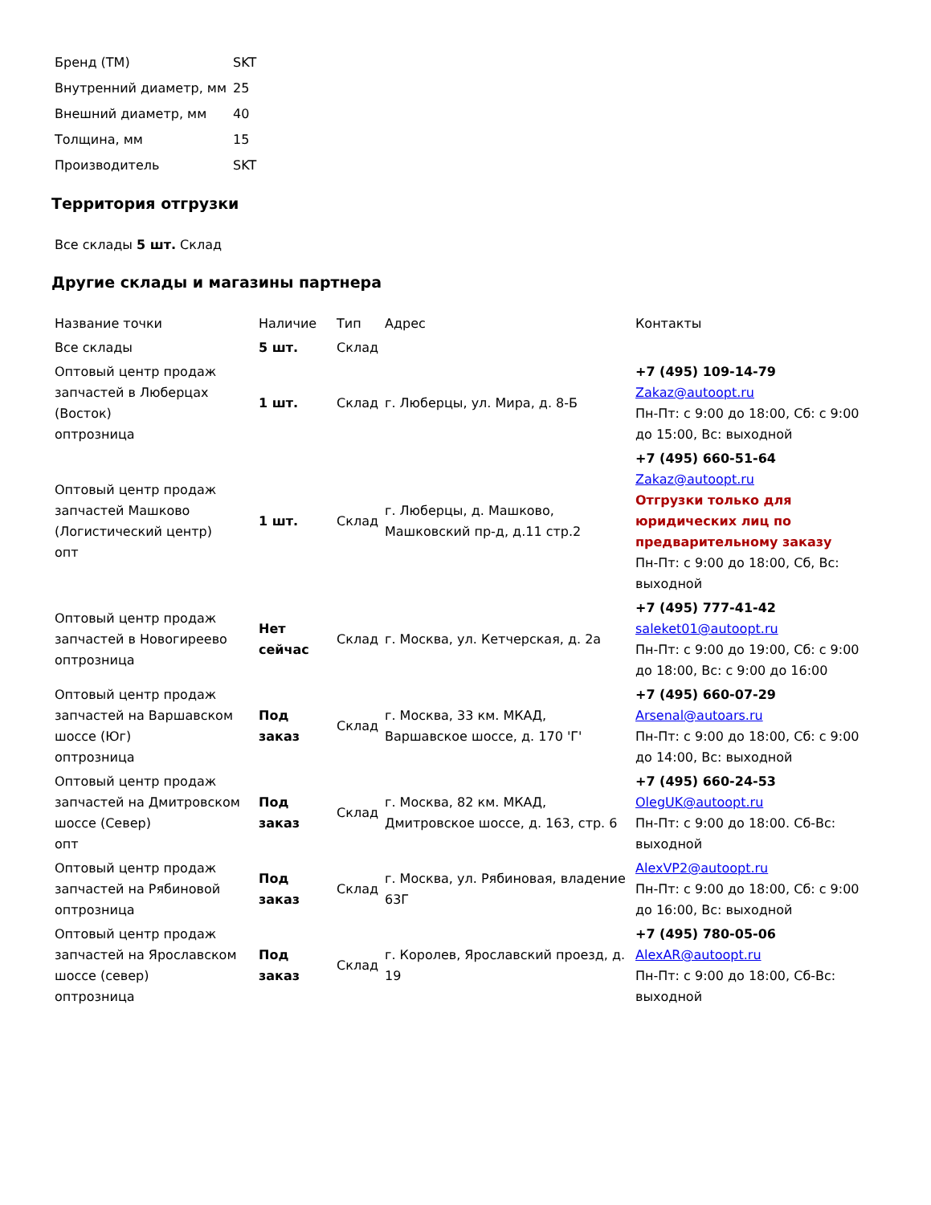| Бренд (ТМ) | SKT |
| Внутренний диаметр, мм | 25 |
| Внешний диаметр, мм | 40 |
| Толщина, мм | 15 |
| Производитель | SKT |
Территория отгрузки
| Все склады 5 шт. Склад |
Другие склады и магазины партнера
| Название точки | Наличие | Тип | Адрес | Контакты |
| --- | --- | --- | --- | --- |
| Все склады | 5 шт. | Склад | | |
| Оптовый центр продаж запчастей в Люберцах (Восток) оптрозница | 1 шт. | Склад | г. Люберцы, ул. Мира, д. 8-Б | +7 (495) 109-14-79 Zakaz@autoopt.ru Пн-Пт: с 9:00 до 18:00, Сб: с 9:00 до 15:00, Вс: выходной |
| Оптовый центр продаж запчастей Машково (Логистический центр) опт | 1 шт. | Склад | г. Люберцы, д. Машково, Машковский пр-д, д.11 стр.2 | +7 (495) 660-51-64 Zakaz@autoopt.ru Отгрузки только для юридических лиц по предварительному заказу Пн-Пт: с 9:00 до 18:00, Сб, Вс: выходной |
| Оптовый центр продаж запчастей в Новогиреево оптрозница | Нет сейчас | Склад | г. Москва, ул. Кетчерская, д. 2а | +7 (495) 777-41-42 saleket01@autoopt.ru Пн-Пт: с 9:00 до 19:00, Сб: с 9:00 до 18:00, Вс: с 9:00 до 16:00 |
| Оптовый центр продаж запчастей на Варшавском шоссе (Юг) оптрозница | Под заказ | Склад | г. Москва, 33 км. МКАД, Варшавское шоссе, д. 170 'Г' | +7 (495) 660-07-29 Arsenal@autoars.ru Пн-Пт: с 9:00 до 18:00, Сб: с 9:00 до 14:00, Вс: выходной |
| Оптовый центр продаж запчастей на Дмитровском шоссе (Север) опт | Под заказ | Склад | г. Москва, 82 км. МКАД, Дмитровское шоссе, д. 163, стр. 6 | +7 (495) 660-24-53 OlegUK@autoopt.ru Пн-Пт: с 9:00 до 18:00. Сб-Вс: выходной |
| Оптовый центр продаж запчастей на Рябиновой оптрозница | Под заказ | Склад | г. Москва, ул. Рябиновая, владение 63Г | AlexVP2@autoopt.ru Пн-Пт: с 9:00 до 18:00, Сб: с 9:00 до 16:00, Вс: выходной |
| Оптовый центр продаж запчастей на Ярославском шоссе (север) оптрозница | Под заказ | Склад | г. Королев, Ярославский проезд, д. 19 | +7 (495) 780-05-06 AlexAR@autoopt.ru Пн-Пт: с 9:00 до 18:00, Сб-Вс: выходной |